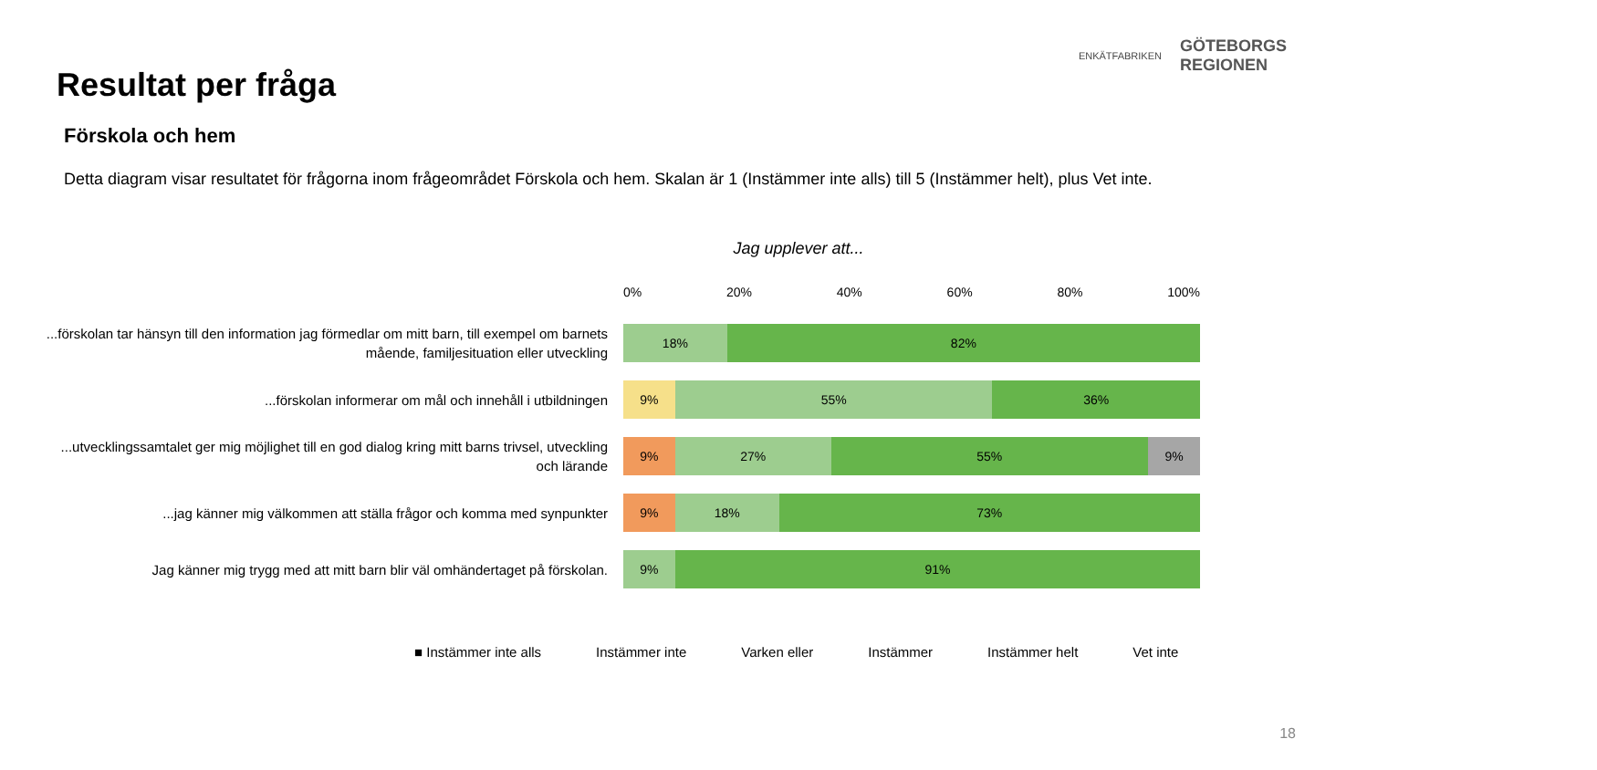ENKÄTFABRIKEN
GÖTEBORGS
REGIONEN
Resultat per fråga
Förskola och hem
Detta diagram visar resultatet för frågorna inom frågeområdet Förskola och hem. Skalan är 1 (Instämmer inte alls) till 5 (Instämmer helt), plus Vet inte.
Jag upplever att...
0% 20% 40% 60% 80% 100%
...förskolan tar hänsyn till den information jag förmedlar om mitt barn, till exempel om barnets mående, familjesituation eller utveckling
18% 82%
...förskolan informerar om mål och innehåll i utbildningen
9% 55% 36%
...utvecklingssamtalet ger mig möjlighet till en god dialog kring mitt barns trivsel, utveckling och lärande
9% 27% 55% 9%
...jag känner mig välkommen att ställa frågor och komma med synpunkter
9% 18% 73%
Jag känner mig trygg med att mitt barn blir väl omhändertaget på förskolan.
9% 91%
■ Instämmer inte alls Instämmer inte Varken eller Instämmer Instämmer helt Vet inte
18